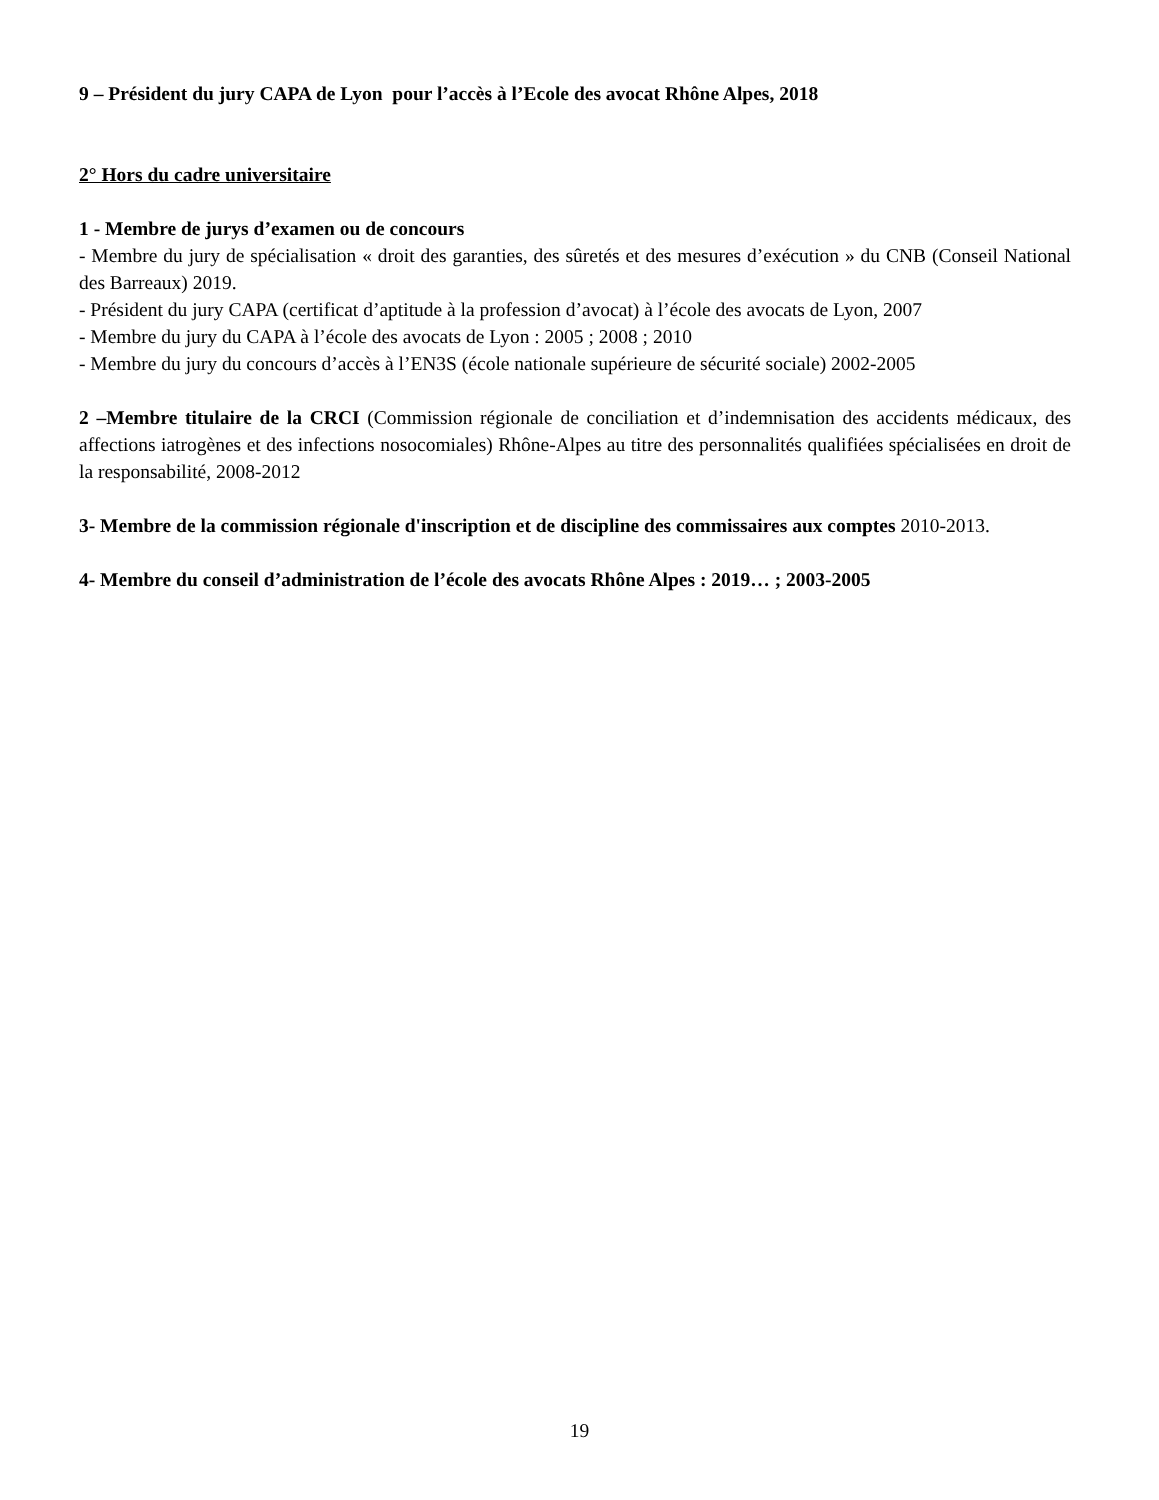9 – Président du jury CAPA de Lyon pour l’accès à l’Ecole des avocat Rhône Alpes, 2018
2° Hors du cadre universitaire
1 - Membre de jurys d’examen ou de concours
- Membre du jury de spécialisation « droit des garanties, des sûretés et des mesures d’exécution » du CNB (Conseil National des Barreaux) 2019.
- Président du jury CAPA (certificat d’aptitude à la profession d’avocat) à l’école des avocats de Lyon, 2007
- Membre du jury du CAPA à l’école des avocats de Lyon : 2005 ; 2008 ; 2010
- Membre du jury du concours d’accès à l’EN3S (école nationale supérieure de sécurité sociale) 2002-2005
2 –Membre titulaire de la CRCI (Commission régionale de conciliation et d’indemnisation des accidents médicaux, des affections iatrogènes et des infections nosocomiales) Rhône-Alpes au titre des personnalités qualifiées spécialisées en droit de la responsabilité, 2008-2012
3- Membre de la commission régionale d'inscription et de discipline des commissaires aux comptes 2010-2013.
4- Membre du conseil d’administration de l’école des avocats Rhône Alpes : 2019… ; 2003-2005
19